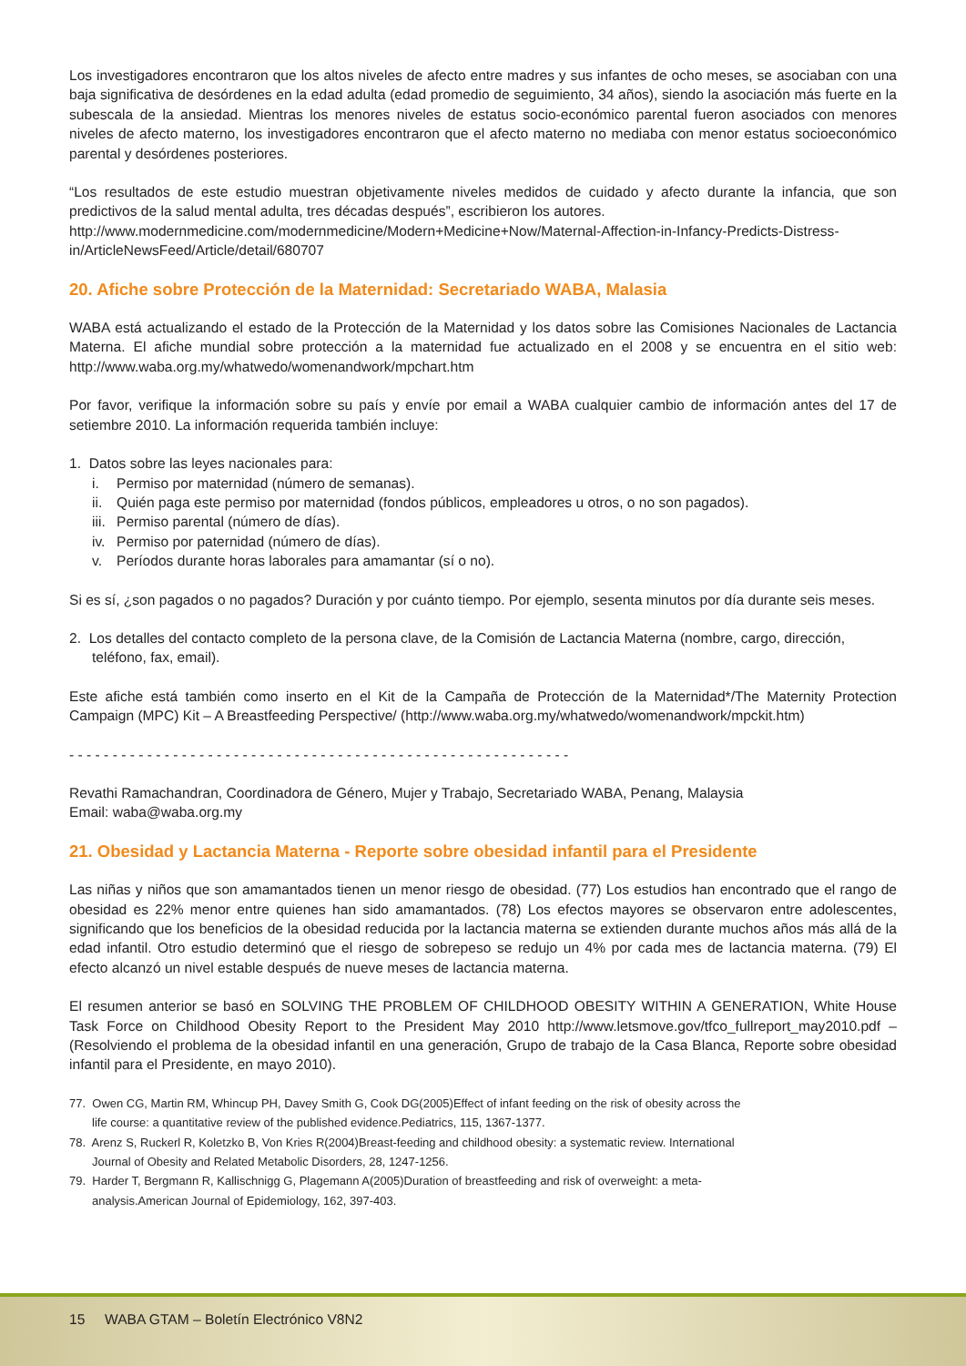Los investigadores encontraron que los altos niveles de afecto entre madres y sus infantes de ocho meses, se asociaban con una baja significativa de desórdenes en la edad adulta (edad promedio de seguimiento, 34 años), siendo la asociación más fuerte en la subescala de la ansiedad. Mientras los menores niveles de estatus socio-económico parental fueron asociados con menores niveles de afecto materno, los investigadores encontraron que el afecto materno no mediaba con menor estatus socioeconómico parental y desórdenes posteriores.
“Los resultados de este estudio muestran objetivamente niveles medidos de cuidado y afecto durante la infancia, que son predictivos de la salud mental adulta, tres décadas después”, escribieron los autores.
http://www.modernmedicine.com/modernmedicine/Modern+Medicine+Now/Maternal-Affection-in-Infancy-Predicts-Distress-in/ArticleNewsFeed/Article/detail/680707
20. Afiche sobre Protección de la Maternidad: Secretariado WABA, Malasia
WABA está actualizando el estado de la Protección de la Maternidad y los datos sobre las Comisiones Nacionales de Lactancia Materna. El afiche mundial sobre protección a la maternidad fue actualizado en el 2008 y se encuentra en el sitio web: http://www.waba.org.my/whatwedo/womenandwork/mpchart.htm
Por favor, verifique la información sobre su país y envíe por email a WABA cualquier cambio de información antes del 17 de setiembre 2010. La información requerida también incluye:
1. Datos sobre las leyes nacionales para:
i. Permiso por maternidad (número de semanas).
ii. Quién paga este permiso por maternidad (fondos públicos, empleadores u otros, o no son pagados).
iii. Permiso parental (número de días).
iv. Permiso por paternidad (número de días).
v. Períodos durante horas laborales para amamantar (sí o no).
Si es sí, ¿son pagados o no pagados? Duración y por cuánto tiempo. Por ejemplo, sesenta minutos por día durante seis meses.
2. Los detalles del contacto completo de la persona clave, de la Comisión de Lactancia Materna (nombre, cargo, dirección, teléfono, fax, email).
Este afiche está también como inserto en el Kit de la Campaña de Protección de la Maternidad*/The Maternity Protection Campaign (MPC) Kit – A Breastfeeding Perspective/ (http://www.waba.org.my/whatwedo/womenandwork/mpckit.htm)
- - - - - - - - - - - - - - - - - - - - - - - - - - - - - - - - - - - - - - - - - - - - - - - - - - - - - - - - - -
Revathi Ramachandran, Coordinadora de Género, Mujer y Trabajo, Secretariado WABA, Penang, Malaysia
Email: waba@waba.org.my
21. Obesidad y Lactancia Materna - Reporte sobre obesidad infantil para el Presidente
Las niñas y niños que son amamantados tienen un menor riesgo de obesidad. (77) Los estudios han encontrado que el rango de obesidad es 22% menor entre quienes han sido amamantados. (78) Los efectos mayores se observaron entre adolescentes, significando que los beneficios de la obesidad reducida por la lactancia materna se extienden durante muchos años más allá de la edad infantil. Otro estudio determinó que el riesgo de sobrepeso se redujo un 4% por cada mes de lactancia materna. (79) El efecto alcanzó un nivel estable después de nueve meses de lactancia materna.
El resumen anterior se basó en SOLVING THE PROBLEM OF CHILDHOOD OBESITY WITHIN A GENERATION, White House Task Force on Childhood Obesity Report to the President May 2010 http://www.letsmove.gov/tfco_fullreport_may2010.pdf – (Resolviendo el problema de la obesidad infantil en una generación, Grupo de trabajo de la Casa Blanca, Reporte sobre obesidad infantil para el Presidente, en mayo 2010).
77. Owen CG, Martin RM, Whincup PH, Davey Smith G, Cook DG(2005)Effect of infant feeding on the risk of obesity across the life course: a quantitative review of the published evidence.Pediatrics, 115, 1367-1377.
78. Arenz S, Ruckerl R, Koletzko B, Von Kries R(2004)Breast-feeding and childhood obesity: a systematic review. International Journal of Obesity and Related Metabolic Disorders, 28, 1247-1256.
79. Harder T, Bergmann R, Kallischnigg G, Plagemann A(2005)Duration of breastfeeding and risk of overweight: a meta-analysis.American Journal of Epidemiology, 162, 397-403.
15 WABA GTAM – Boletín Electrónico V8N2